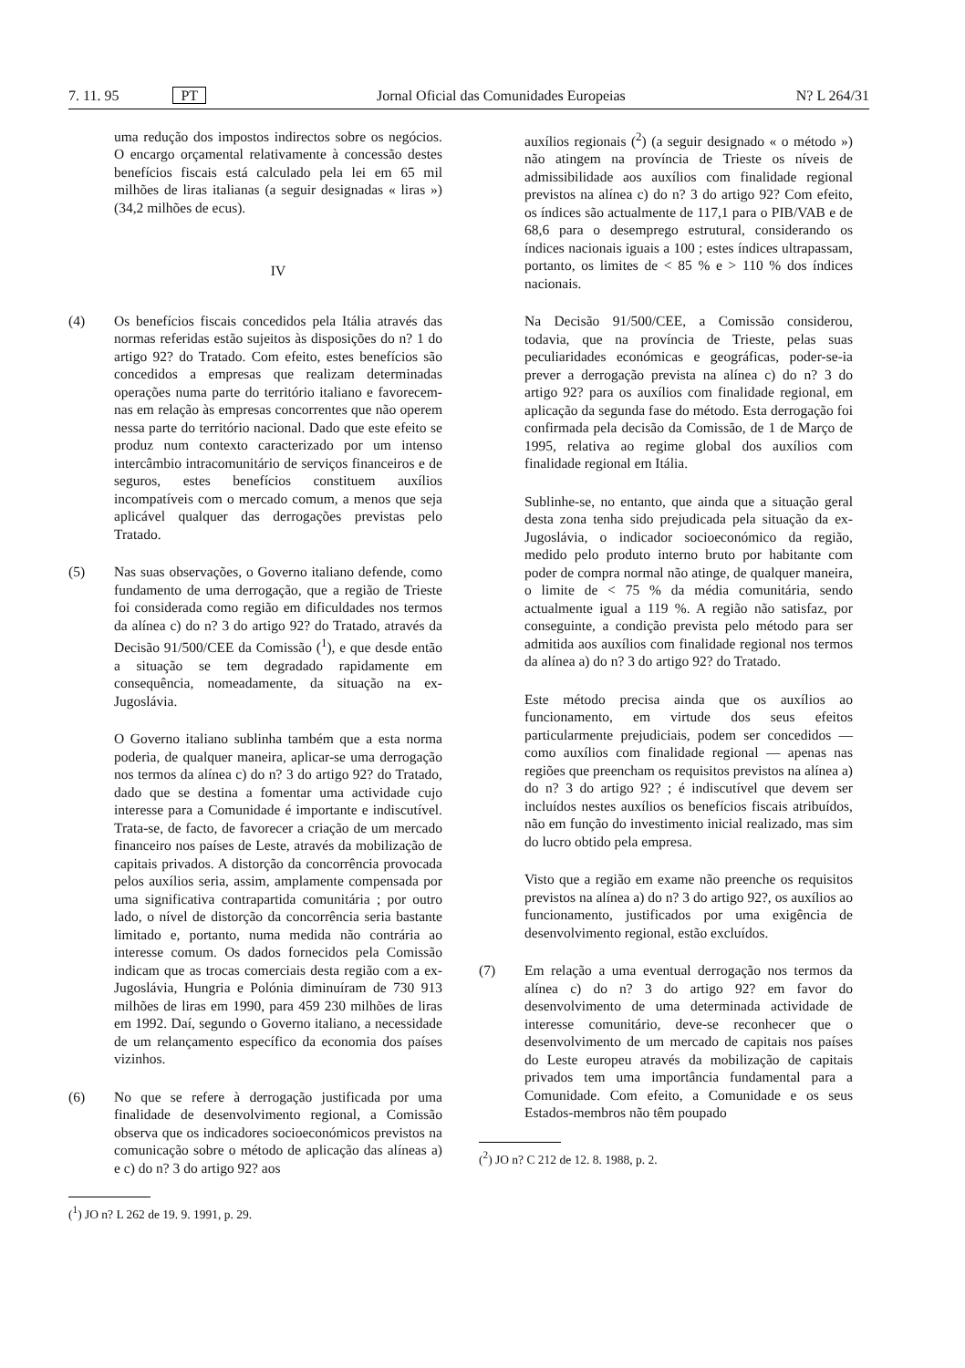7. 11. 95 PT Jornal Oficial das Comunidades Europeias N? L 264/31
uma redução dos impostos indirectos sobre os negócios. O encargo orçamental relativamente à concessão destes benefícios fiscais está calculado pela lei em 65 mil milhões de liras italianas (a seguir designadas « liras ») (34,2 milhões de ecus).
IV
(4) Os benefícios fiscais concedidos pela Itália através das normas referidas estão sujeitos às disposições do n? 1 do artigo 92? do Tratado. Com efeito, estes benefícios são concedidos a empresas que realizam determinadas operações numa parte do território italiano e favorecem-nas em relação às empresas concorrentes que não operem nessa parte do território nacional. Dado que este efeito se produz num contexto caracterizado por um intenso intercâmbio intracomunitário de serviços financeiros e de seguros, estes benefícios constituem auxílios incompatíveis com o mercado comum, a menos que seja aplicável qualquer das derrogações previstas pelo Tratado.
(5) Nas suas observações, o Governo italiano defende, como fundamento de uma derrogação, que a região de Trieste foi considerada como região em dificuldades nos termos da alínea c) do n? 3 do artigo 92? do Tratado, através da Decisão 91/500/CEE da Comissão (<sup>1</sup>), e que desde então a situação se tem degradado rapidamente em consequência, nomeadamente, da situação na ex-Jugoslávia.
O Governo italiano sublinha também que a esta norma poderia, de qualquer maneira, aplicar-se uma derrogação nos termos da alínea c) do n? 3 do artigo 92? do Tratado, dado que se destina a fomentar uma actividade cujo interesse para a Comunidade é importante e indiscutível. Trata-se, de facto, de favorecer a criação de um mercado financeiro nos países de Leste, através da mobilização de capitais privados. A distorção da concorrência provocada pelos auxílios seria, assim, amplamente compensada por uma significativa contrapartida comunitária ; por outro lado, o nível de distorção da concorrência seria bastante limitado e, portanto, numa medida não contrária ao interesse comum. Os dados fornecidos pela Comissão indicam que as trocas comerciais desta região com a ex-Jugoslávia, Hungria e Polónia diminuíram de 730 913 milhões de liras em 1990, para 459 230 milhões de liras em 1992. Daí, segundo o Governo italiano, a necessidade de um relançamento específico da economia dos países vizinhos.
(6) No que se refere à derrogação justificada por uma finalidade de desenvolvimento regional, a Comissão observa que os indicadores socioeconómicos previstos na comunicação sobre o método de aplicação das alíneas a) e c) do n? 3 do artigo 92? aos
(<sup>1</sup>) JO n? L 262 de 19. 9. 1991, p. 29.
auxílios regionais (<sup>2</sup>) (a seguir designado « o método ») não atingem na província de Trieste os níveis de admissibilidade aos auxílios com finalidade regional previstos na alínea c) do n? 3 do artigo 92? Com efeito, os índices são actualmente de 117,1 para o PIB/VAB e de 68,6 para o desemprego estrutural, considerando os índices nacionais iguais a 100 ; estes índices ultrapassam, portanto, os limites de < 85 % e > 110 % dos índices nacionais.
Na Decisão 91/500/CEE, a Comissão considerou, todavia, que na província de Trieste, pelas suas peculiaridades económicas e geográficas, poder-se-ia prever a derrogação prevista na alínea c) do n? 3 do artigo 92? para os auxílios com finalidade regional, em aplicação da segunda fase do método. Esta derrogação foi confirmada pela decisão da Comissão, de 1 de Março de 1995, relativa ao regime global dos auxílios com finalidade regional em Itália.
Sublinhe-se, no entanto, que ainda que a situação geral desta zona tenha sido prejudicada pela situação da ex-Jugoslávia, o indicador socioeconómico da região, medido pelo produto interno bruto por habitante com poder de compra normal não atinge, de qualquer maneira, o limite de < 75 % da média comunitária, sendo actualmente igual a 119 %. A região não satisfaz, por conseguinte, a condição prevista pelo método para ser admitida aos auxílios com finalidade regional nos termos da alínea a) do n? 3 do artigo 92? do Tratado.
Este método precisa ainda que os auxílios ao funcionamento, em virtude dos seus efeitos particularmente prejudiciais, podem ser concedidos — como auxílios com finalidade regional — apenas nas regiões que preencham os requisitos previstos na alínea a) do n? 3 do artigo 92? ; é indiscutível que devem ser incluídos nestes auxílios os benefícios fiscais atribuídos, não em função do investimento inicial realizado, mas sim do lucro obtido pela empresa.
Visto que a região em exame não preenche os requisitos previstos na alínea a) do n? 3 do artigo 92?, os auxílios ao funcionamento, justificados por uma exigência de desenvolvimento regional, estão excluídos.
(7) Em relação a uma eventual derrogação nos termos da alínea c) do n? 3 do artigo 92? em favor do desenvolvimento de uma determinada actividade de interesse comunitário, deve-se reconhecer que o desenvolvimento de um mercado de capitais nos países do Leste europeu através da mobilização de capitais privados tem uma importância fundamental para a Comunidade. Com efeito, a Comunidade e os seus Estados-membros não têm poupado
(<sup>2</sup>) JO n? C 212 de 12. 8. 1988, p. 2.